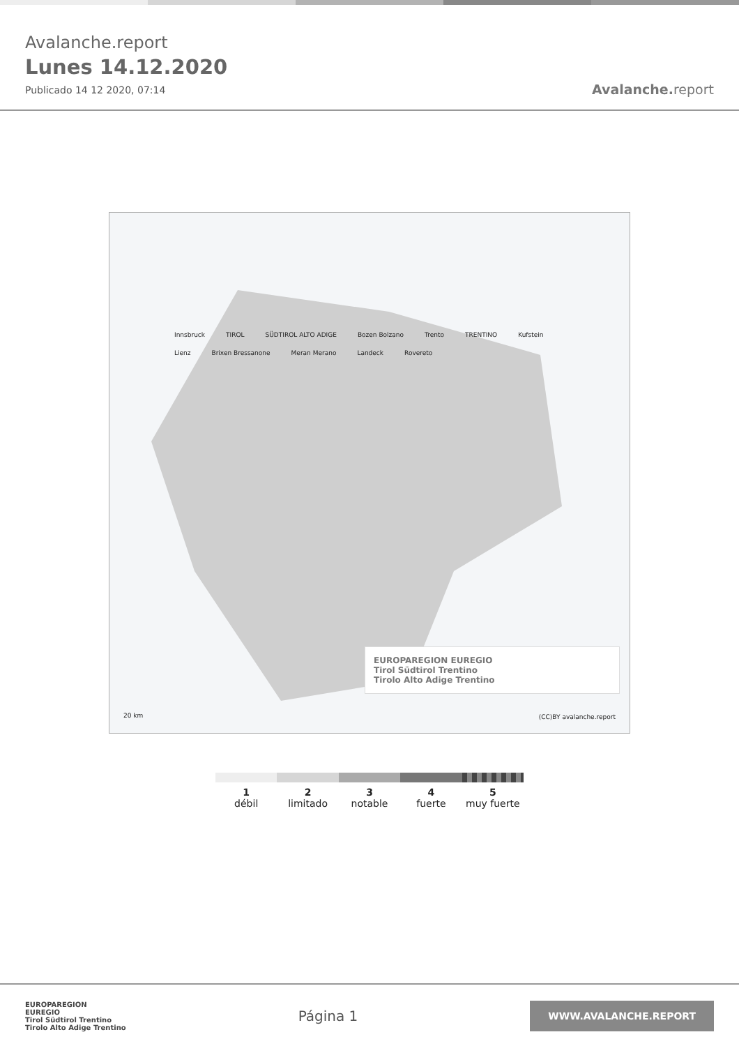Avalanche.report
Lunes 14.12.2020
Publicado 14 12 2020, 07:14
Avalanche. report
Innsbruck TIROL SÜDTIROL ALTO ADIGE Bozen Bolzano Trento TRENTINO Kufstein Lienz Brixen Bressanone Meran Merano Landeck Rovereto
20 km (CC)BY avalanche.report
EUROPAREGION EUREGIO
Tirol Südtirol Trentino
Tirolo Alto Adige Trentino
1
débil
2
limitado
3
notable
4
fuerte
5
muy fuerte
EUROPAREGION
EUREGIO
Tirol Südtirol Trentino
Tirolo Alto Adige Trentino
Página 1
WWW.AVALANCHE.REPORT